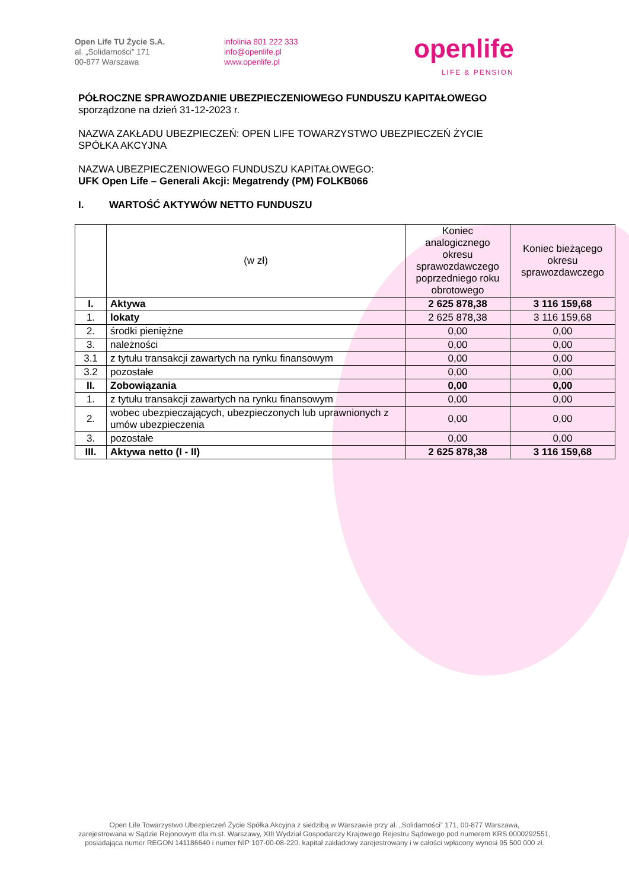Open Life TU Życie S.A.
al. „Solidarności” 171
00-877 Warszawa
infolinia 801 222 333
info@openlife.pl
www.openlife.pl
openlife
LIFE & PENSION
PÓŁROCZNE SPRAWOZDANIE UBEZPIECZENIOWEGO FUNDUSZU KAPITAŁOWEGO
sporządzone na dzień 31-12-2023 r.
NAZWA ZAKŁADU UBEZPIECZEŃ: OPEN LIFE TOWARZYSTWO UBEZPIECZEŃ ŻYCIE
SPÓŁKA AKCYJNA
NAZWA UBEZPIECZENIOWEGO FUNDUSZU KAPITAŁOWEGO:
UFK Open Life – Generali Akcji: Megatrendy (PM) FOLKB066
I. WARTOŚĆ AKTYWÓW NETTO FUNDUSZU
| | (w zł) | Koniec analogicznego okresu sprawozdawczego poprzedniego roku obrotowego | Koniec bieżącego okresu sprawozdawczego |
| --- | --- | --- | --- |
| I. | Aktywa | 2 625 878,38 | 3 116 159,68 |
| 1. | lokaty | 2 625 878,38 | 3 116 159,68 |
| 2. | środki pieniężne | 0,00 | 0,00 |
| 3. | należności | 0,00 | 0,00 |
| 3.1 | z tytułu transakcji zawartych na rynku finansowym | 0,00 | 0,00 |
| 3.2 | pozostałe | 0,00 | 0,00 |
| II. | Zobowiązania | 0,00 | 0,00 |
| 1. | z tytułu transakcji zawartych na rynku finansowym | 0,00 | 0,00 |
| 2. | wobec ubezpieczających, ubezpieczonych lub uprawnionych z umów ubezpieczenia | 0,00 | 0,00 |
| 3. | pozostałe | 0,00 | 0,00 |
| III. | Aktywa netto (I - II) | 2 625 878,38 | 3 116 159,68 |
Open Life Towarzystwo Ubezpieczeń Życie Spółka Akcyjna z siedzibą w Warszawie przy al. „Solidarności” 171, 00-877 Warszawa,
zarejestrowana w Sądzie Rejonowym dla m.st. Warszawy, XIII Wydział Gospodarczy Krajowego Rejestru Sądowego pod numerem KRS 0000292551,
posiadająca numer REGON 141186640 i numer NIP 107-00-08-220, kapitał zakładowy zarejestrowany i w całości wpłacony wynosi 95 500 000 zł.